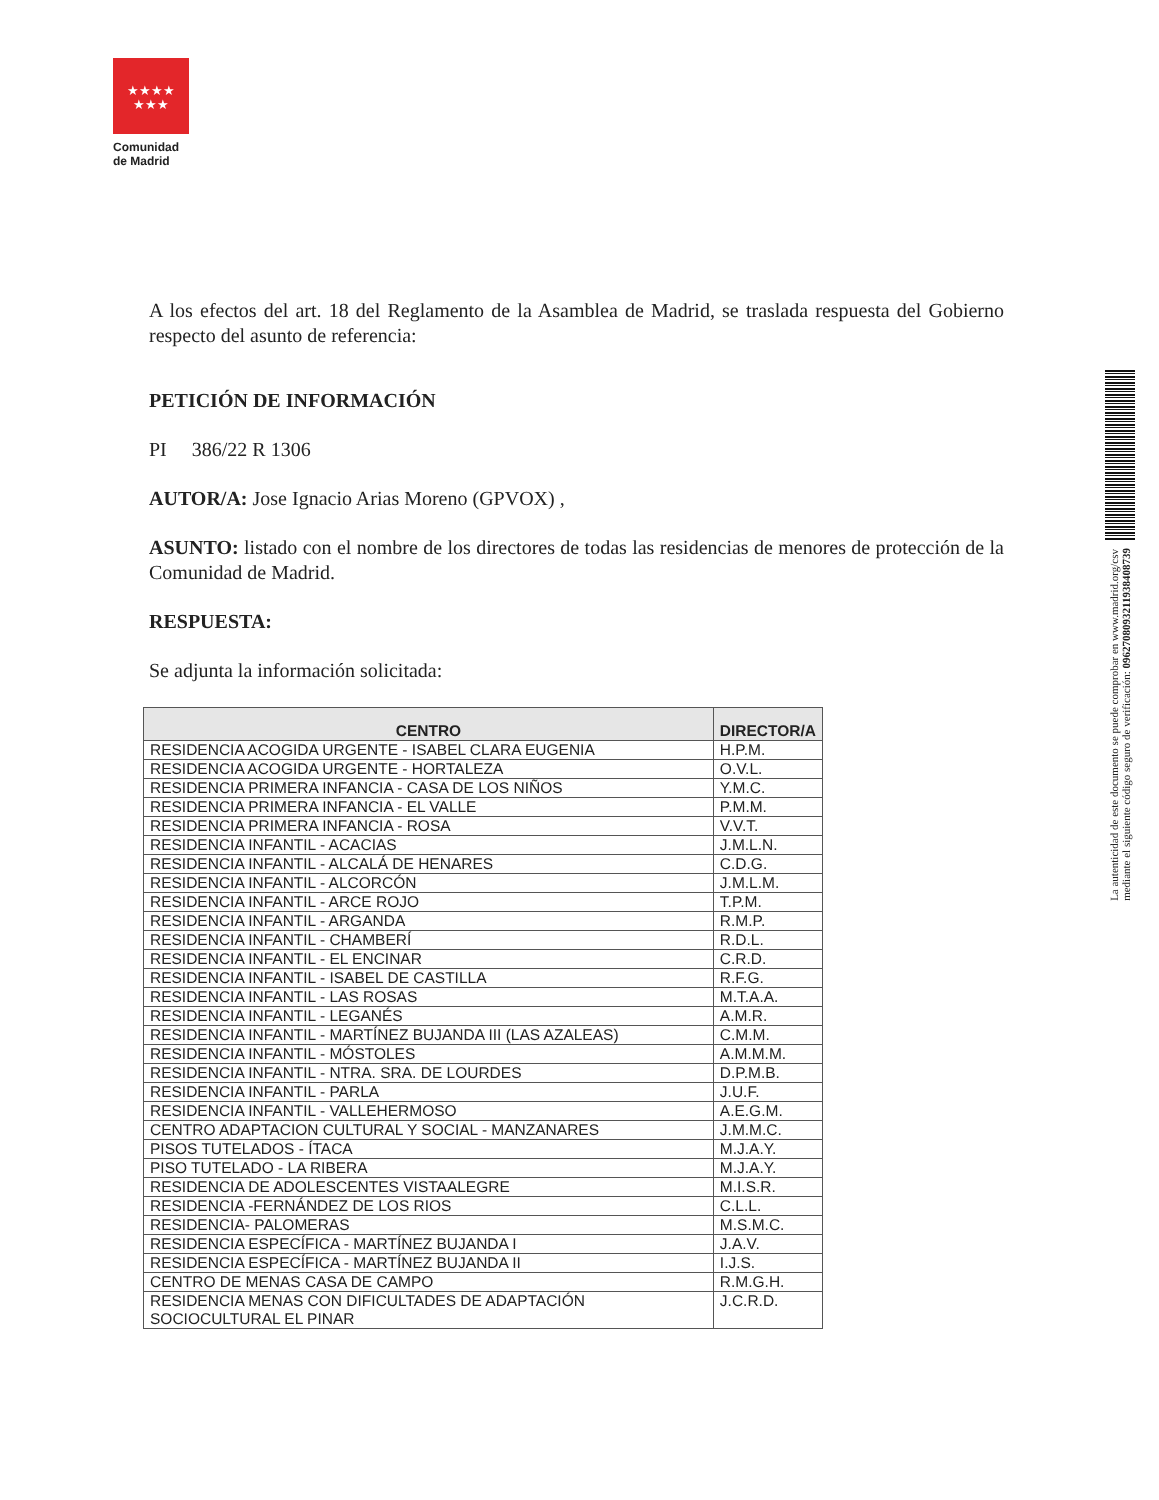★★★★
★★★
Comunidad
de Madrid
A los efectos del art. 18 del Reglamento de la Asamblea de Madrid, se traslada respuesta del Gobierno respecto del asunto de referencia:
PETICIÓN DE INFORMACIÓN
PI 386/22 R 1306
AUTOR/A: Jose Ignacio Arias Moreno (GPVOX) ,
ASUNTO: listado con el nombre de los directores de todas las residencias de menores de protección de la Comunidad de Madrid.
RESPUESTA:
Se adjunta la información solicitada:
| CENTRO | DIRECTOR/A |
| --- | --- |
| RESIDENCIA ACOGIDA URGENTE - ISABEL CLARA EUGENIA | H.P.M. |
| RESIDENCIA ACOGIDA URGENTE - HORTALEZA | O.V.L. |
| RESIDENCIA PRIMERA INFANCIA - CASA DE LOS NIÑOS | Y.M.C. |
| RESIDENCIA PRIMERA INFANCIA - EL VALLE | P.M.M. |
| RESIDENCIA PRIMERA INFANCIA - ROSA | V.V.T. |
| RESIDENCIA INFANTIL - ACACIAS | J.M.L.N. |
| RESIDENCIA INFANTIL - ALCALÁ DE HENARES | C.D.G. |
| RESIDENCIA INFANTIL - ALCORCÓN | J.M.L.M. |
| RESIDENCIA INFANTIL - ARCE ROJO | T.P.M. |
| RESIDENCIA INFANTIL - ARGANDA | R.M.P. |
| RESIDENCIA INFANTIL - CHAMBERÍ | R.D.L. |
| RESIDENCIA INFANTIL - EL ENCINAR | C.R.D. |
| RESIDENCIA INFANTIL - ISABEL DE CASTILLA | R.F.G. |
| RESIDENCIA INFANTIL - LAS ROSAS | M.T.A.A. |
| RESIDENCIA INFANTIL - LEGANÉS | A.M.R. |
| RESIDENCIA INFANTIL - MARTÍNEZ BUJANDA III (LAS AZALEAS) | C.M.M. |
| RESIDENCIA INFANTIL - MÓSTOLES | A.M.M.M. |
| RESIDENCIA INFANTIL - NTRA. SRA. DE LOURDES | D.P.M.B. |
| RESIDENCIA INFANTIL - PARLA | J.U.F. |
| RESIDENCIA INFANTIL - VALLEHERMOSO | A.E.G.M. |
| CENTRO ADAPTACION CULTURAL Y SOCIAL - MANZANARES | J.M.M.C. |
| PISOS TUTELADOS - ÍTACA | M.J.A.Y. |
| PISO TUTELADO - LA RIBERA | M.J.A.Y. |
| RESIDENCIA DE ADOLESCENTES VISTAALEGRE | M.I.S.R. |
| RESIDENCIA -FERNÁNDEZ DE LOS RIOS | C.L.L. |
| RESIDENCIA- PALOMERAS | M.S.M.C. |
| RESIDENCIA ESPECÍFICA - MARTÍNEZ BUJANDA I | J.A.V. |
| RESIDENCIA ESPECÍFICA - MARTÍNEZ BUJANDA II | I.J.S. |
| CENTRO DE MENAS CASA DE CAMPO | R.M.G.H. |
| RESIDENCIA MENAS CON DIFICULTADES DE ADAPTACIÓN SOCIOCULTURAL EL PINAR | J.C.R.D. |
La autenticidad de este documento se puede comprobar en www.madrid.org/csv
mediante el siguiente código seguro de verificación: 0962708093211938408739